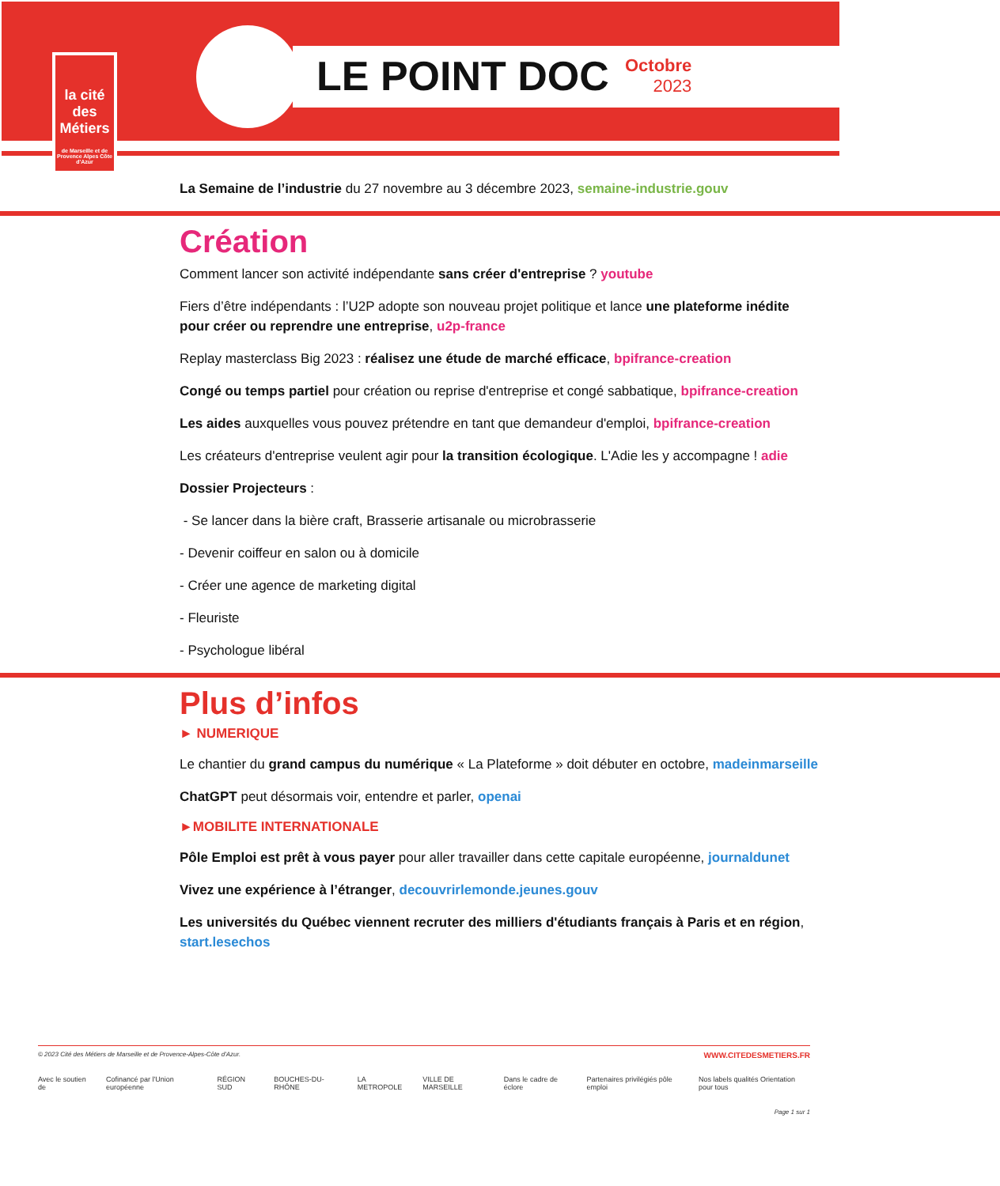la cité
des Métiers
de Marseille et de Provence Alpes Côte d'Azur
LE POINT DOC
Octobre
2023
La Semaine de l’industrie du 27 novembre au 3 décembre 2023, semaine-industrie.gouv
Création
Comment lancer son activité indépendante sans créer d'entreprise ? youtube
Fiers d’être indépendants : l’U2P adopte son nouveau projet politique et lance une plateforme inédite pour créer ou reprendre une entreprise, u2p-france
Replay masterclass Big 2023 : réalisez une étude de marché efficace, bpifrance-creation
Congé ou temps partiel pour création ou reprise d'entreprise et congé sabbatique, bpifrance-creation
Les aides auxquelles vous pouvez prétendre en tant que demandeur d'emploi, bpifrance-creation
Les créateurs d'entreprise veulent agir pour la transition écologique. L'Adie les y accompagne ! adie
Dossier Projecteurs :
- Se lancer dans la bière craft, Brasserie artisanale ou microbrasserie
- Devenir coiffeur en salon ou à domicile
- Créer une agence de marketing digital
- Fleuriste
- Psychologue libéral
Plus d’infos
► NUMERIQUE
Le chantier du grand campus du numérique « La Plateforme » doit débuter en octobre, madeinmarseille
ChatGPT peut désormais voir, entendre et parler, openai
►MOBILITE INTERNATIONALE
Pôle Emploi est prêt à vous payer pour aller travailler dans cette capitale européenne, journaldunet
Vivez une expérience à l’étranger, decouvrirlemonde.jeunes.gouv
Les universités du Québec viennent recruter des milliers d'étudiants français à Paris et en région, start.lesechos
© 2023 Cité des Métiers de Marseille et de Provence-Alpes-Côte d'Azur. WWW.CITEDESMETIERS.FR
Avec le soutien de Cofinancé par l'Union européenne RÉGION SUD BOUCHES-DU-RHÔNE LA METROPOLE VILLE DE MARSEILLE Dans le cadre de éclore Partenaires privilégiés pôle emploi Nos labels qualités Orientation pour tous
Page 1 sur 1